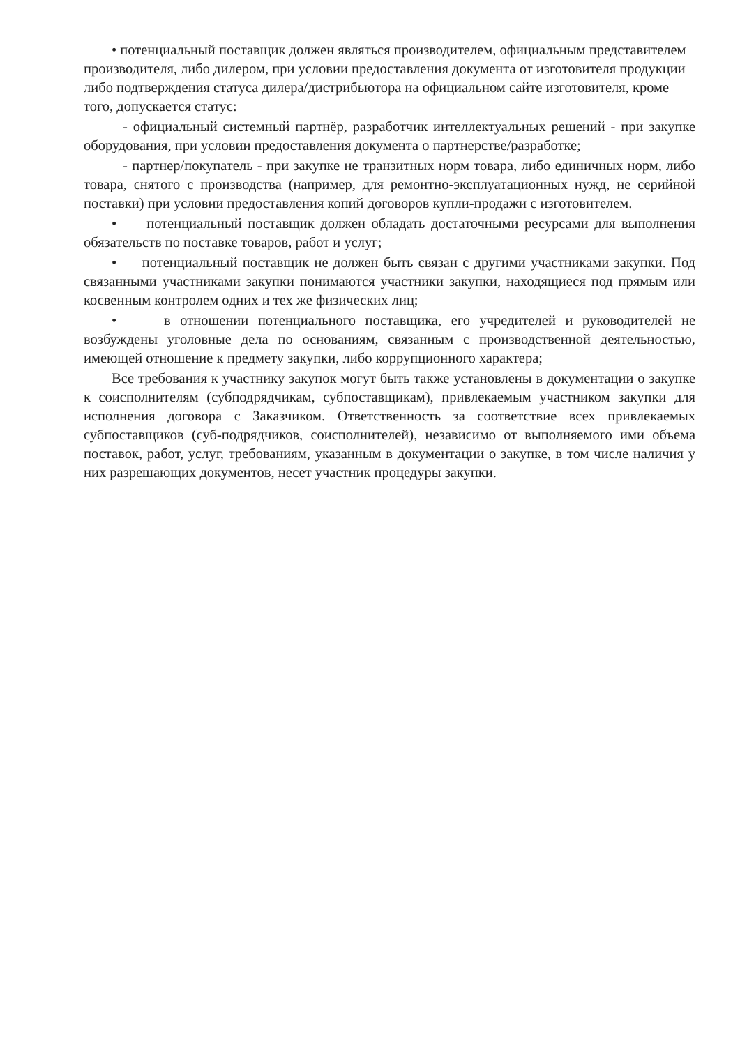• потенциальный поставщик должен являться производителем, официальным представителем производителя, либо дилером, при условии предоставления документа от изготовителя продукции либо подтверждения статуса дилера/дистрибьютора на официальном сайте изготовителя, кроме того, допускается статус:
- официальный системный партнёр, разработчик интеллектуальных решений - при закупке оборудования, при условии предоставления документа о партнерстве/разработке;
- партнер/покупатель - при закупке не транзитных норм товара, либо единичных норм, либо товара, снятого с производства (например, для ремонтно-эксплуатационных нужд, не серийной поставки) при условии предоставления копий договоров купли-продажи с изготовителем.
• потенциальный поставщик должен обладать достаточными ресурсами для выполнения обязательств по поставке товаров, работ и услуг;
• потенциальный поставщик не должен быть связан с другими участниками закупки. Под связанными участниками закупки понимаются участники закупки, находящиеся под прямым или косвенным контролем одних и тех же физических лиц;
• в отношении потенциального поставщика, его учредителей и руководителей не возбуждены уголовные дела по основаниям, связанным с производственной деятельностью, имеющей отношение к предмету закупки, либо коррупционного характера;
Все требования к участнику закупок могут быть также установлены в документации о закупке к соисполнителям (субподрядчикам, субпоставщикам), привлекаемым участником закупки для исполнения договора с Заказчиком. Ответственность за соответствие всех привлекаемых субпоставщиков (суб-подрядчиков, соисполнителей), независимо от выполняемого ими объема поставок, работ, услуг, требованиям, указанным в документации о закупке, в том числе наличия у них разрешающих документов, несет участник процедуры закупки.